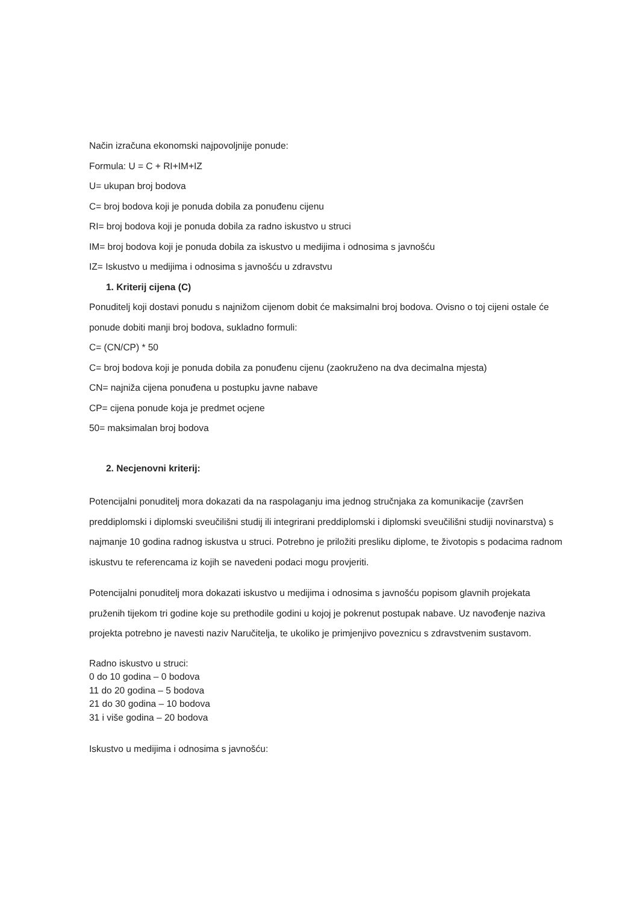Način izračuna ekonomski najpovoljnije ponude:
Formula: U = C + RI+IM+IZ
U= ukupan broj bodova
C= broj bodova koji je ponuda dobila za ponuđenu cijenu
RI= broj bodova koji je ponuda dobila za radno iskustvo u struci
IM= broj bodova koji je ponuda dobila za iskustvo u medijima i odnosima s javnošću
IZ= Iskustvo u medijima i odnosima s javnošću u zdravstvu
1. Kriterij cijena (C)
Ponuditelj koji dostavi ponudu s najnižom cijenom dobit će maksimalni broj bodova. Ovisno o toj cijeni ostale će ponude dobiti manji broj bodova, sukladno formuli:
C= (CN/CP) * 50
C= broj bodova koji je ponuda dobila za ponuđenu cijenu (zaokruženo na dva decimalna mjesta)
CN= najniža cijena ponuđena u postupku javne nabave
CP= cijena ponude koja je predmet ocjene
50= maksimalan broj bodova
2. Necjenovni kriterij:
Potencijalni ponuditelj mora dokazati da na raspolaganju ima jednog stručnjaka za komunikacije (završen preddiplomski i diplomski sveučilišni studij ili integrirani preddiplomski i diplomski sveučilišni studiji novinarstva) s najmanje 10 godina radnog iskustva u struci. Potrebno je priložiti presliku diplome, te životopis s podacima radnom iskustvu te referencama iz kojih se navedeni podaci mogu provjeriti.
Potencijalni ponuditelj mora dokazati iskustvo u medijima i odnosima s javnošću popisom glavnih projekata pruženih tijekom tri godine koje su prethodile godini u kojoj je pokrenut postupak nabave. Uz navođenje naziva projekta potrebno je navesti naziv Naručitelja, te ukoliko je primjenjivo poveznicu s zdravstvenim sustavom.
Radno iskustvo u struci:
0 do 10 godina – 0 bodova
11 do 20 godina – 5 bodova
21 do 30 godina – 10 bodova
31 i više godina – 20 bodova
Iskustvo u medijima i odnosima s javnošću: